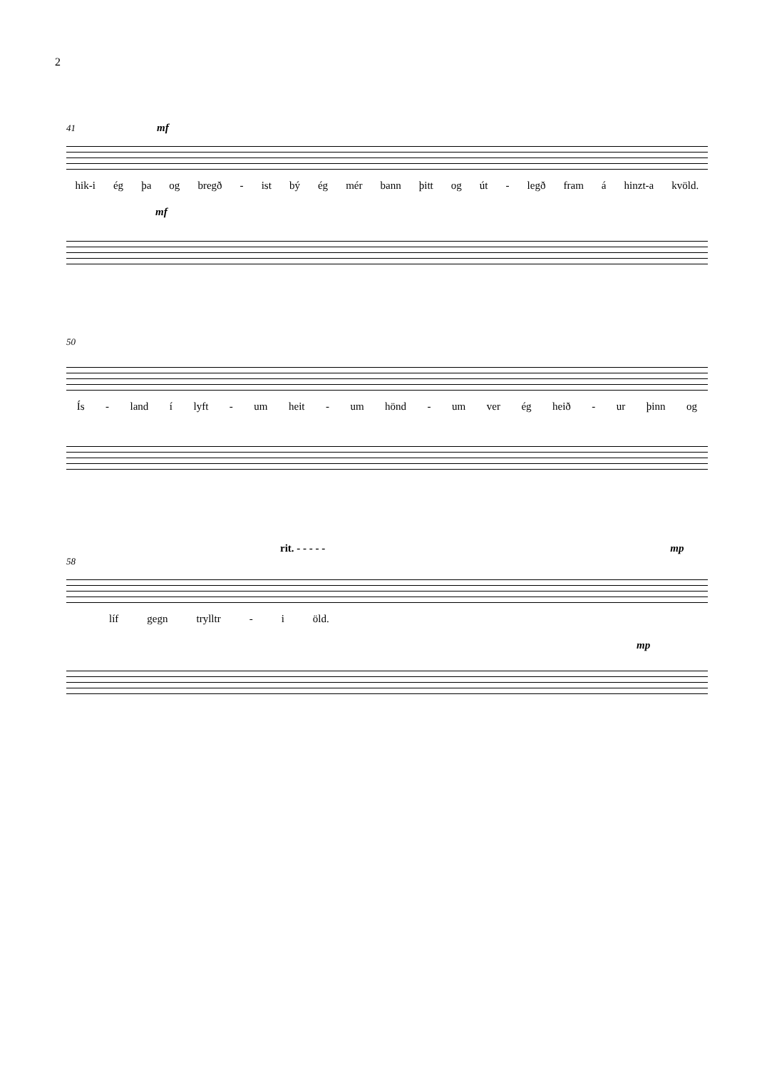2
41 mf
hik-i ég þa og bregð - ist bý ég mér bann þitt og út - legð fram á hinzt-a kvöld.
mf
50
Ís - land í lyft - um heit - um hönd - um ver ég heið - ur þinn og
rit. - - - - - mp
58
líf gegn trylltr - i öld.
mp